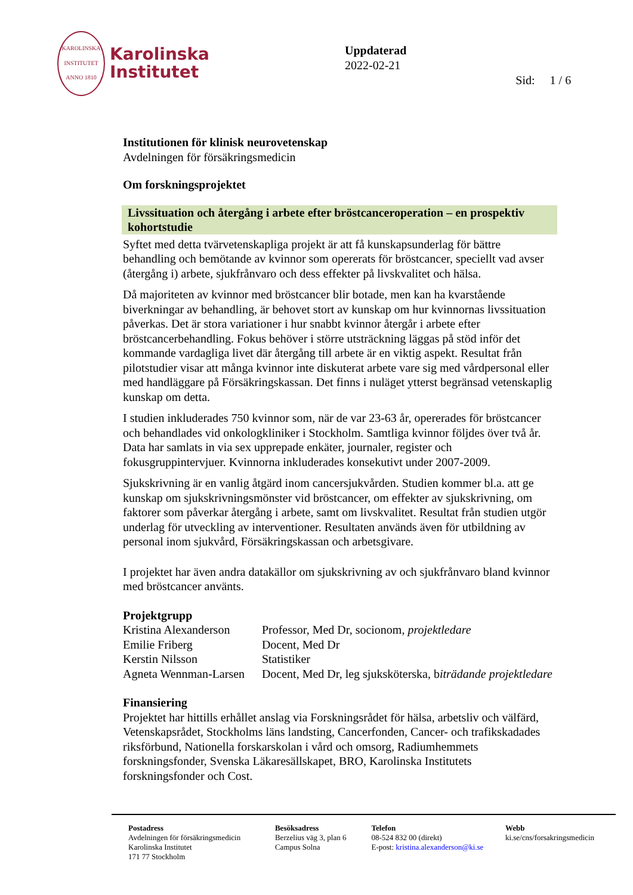KAROLINSKA INSTITUTET ANNO 1810
Karolinska
Institutet
Uppdaterad
2022-02-21
Sid: 1 / 6
Institutionen för klinisk neurovetenskap
Avdelningen för försäkringsmedicin
Om forskningsprojektet
Livssituation och återgång i arbete efter bröstcanceroperation – en prospektiv kohortstudie
Syftet med detta tvärvetenskapliga projekt är att få kunskapsunderlag för bättre behandling och bemötande av kvinnor som opererats för bröstcancer, speciellt vad avser (återgång i) arbete, sjukfrånvaro och dess effekter på livskvalitet och hälsa.
Då majoriteten av kvinnor med bröstcancer blir botade, men kan ha kvarstående biverkningar av behandling, är behovet stort av kunskap om hur kvinnornas livssituation påverkas. Det är stora variationer i hur snabbt kvinnor återgår i arbete efter bröstcancerbehandling. Fokus behöver i större utsträckning läggas på stöd inför det kommande vardagliga livet där återgång till arbete är en viktig aspekt. Resultat från pilotstudier visar att många kvinnor inte diskuterat arbete vare sig med vårdpersonal eller med handläggare på Försäkringskassan. Det finns i nuläget ytterst begränsad vetenskaplig kunskap om detta.
I studien inkluderades 750 kvinnor som, när de var 23-63 år, opererades för bröstcancer och behandlades vid onkologkliniker i Stockholm. Samtliga kvinnor följdes över två år. Data har samlats in via sex upprepade enkäter, journaler, register och fokusgruppintervjuer. Kvinnorna inkluderades konsekutivt under 2007-2009.
Sjukskrivning är en vanlig åtgärd inom cancersjukvården. Studien kommer bl.a. att ge kunskap om sjukskrivningsmönster vid bröstcancer, om effekter av sjukskrivning, om faktorer som påverkar återgång i arbete, samt om livskvalitet. Resultat från studien utgör underlag för utveckling av interventioner. Resultaten används även för utbildning av personal inom sjukvård, Försäkringskassan och arbetsgivare.
I projektet har även andra datakällor om sjukskrivning av och sjukfrånvaro bland kvinnor med bröstcancer använts.
Projektgrupp
| Kristina Alexanderson | Professor, Med Dr, socionom, projektledare |
| Emilie Friberg | Docent, Med Dr |
| Kerstin Nilsson | Statistiker |
| Agneta Wennman-Larsen | Docent, Med Dr, leg sjuksköterska, b iträdande projektledare |
Finansiering
Projektet har hittills erhållet anslag via Forskningsrådet för hälsa, arbetsliv och välfärd, Vetenskapsrådet, Stockholms läns landsting, Cancerfonden, Cancer- och trafikskadades riksförbund, Nationella forskarskolan i vård och omsorg, Radiumhemmets forskningsfonder, Svenska Läkaresällskapet, BRO, Karolinska Institutets forskningsfonder och Cost.
Postadress
Avdelningen för försäkringsmedicin
Karolinska Institutet
171 77 Stockholm
Besöksadress
Berzelius väg 3, plan 6
Campus Solna
Telefon
08-524 832 00 (direkt)
E-post: kristina.alexanderson@ki.se
Webb
ki.se/cns/forsakringsmedicin